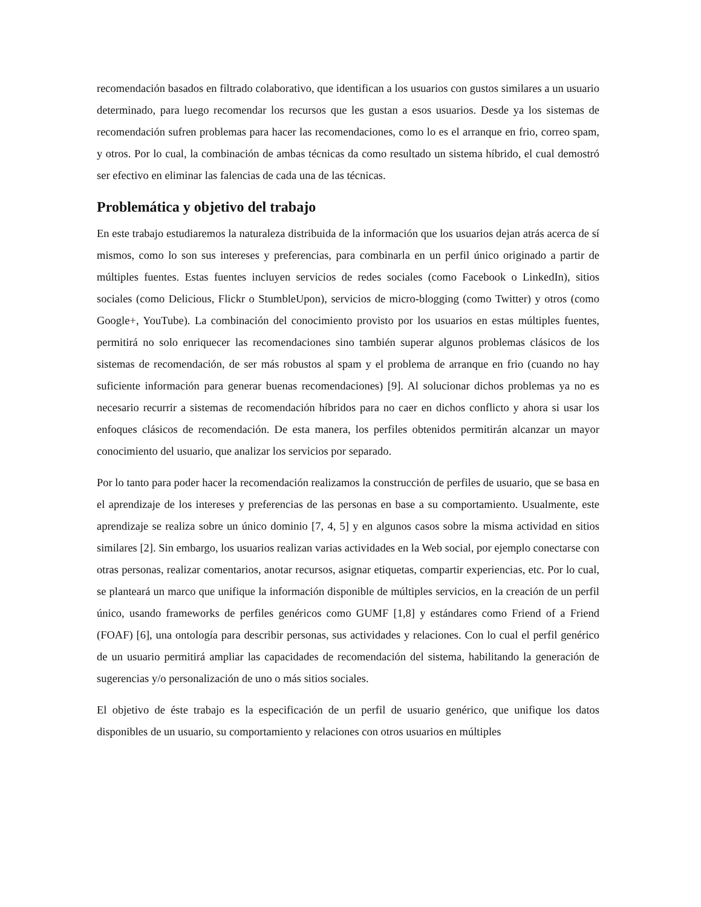recomendación basados en filtrado colaborativo, que identifican a los usuarios con gustos similares a un usuario determinado, para luego recomendar los recursos que les gustan a esos usuarios. Desde ya los sistemas de recomendación sufren problemas para hacer las recomendaciones, como lo es el arranque en frio, correo spam, y otros. Por lo cual, la combinación de ambas técnicas da como resultado un sistema híbrido, el cual demostró ser efectivo en eliminar las falencias de cada una de las técnicas.
Problemática y objetivo del trabajo
En este trabajo estudiaremos la naturaleza distribuida de la información que los usuarios dejan atrás acerca de sí mismos, como lo son sus intereses y preferencias, para combinarla en un perfil único originado a partir de múltiples fuentes. Estas fuentes incluyen servicios de redes sociales (como Facebook o LinkedIn), sitios sociales (como Delicious, Flickr o StumbleUpon), servicios de micro-blogging (como Twitter) y otros (como Google+, YouTube). La combinación del conocimiento provisto por los usuarios en estas múltiples fuentes, permitirá no solo enriquecer las recomendaciones sino también superar algunos problemas clásicos de los sistemas de recomendación, de ser más robustos al spam y el problema de arranque en frio (cuando no hay suficiente información para generar buenas recomendaciones) [9]. Al solucionar dichos problemas ya no es necesario recurrir a sistemas de recomendación híbridos para no caer en dichos conflicto y ahora si usar los enfoques clásicos de recomendación. De esta manera, los perfiles obtenidos permitirán alcanzar un mayor conocimiento del usuario, que analizar los servicios por separado.
Por lo tanto para poder hacer la recomendación realizamos la construcción de perfiles de usuario, que se basa en el aprendizaje de los intereses y preferencias de las personas en base a su comportamiento. Usualmente, este aprendizaje se realiza sobre un único dominio [7, 4, 5] y en algunos casos sobre la misma actividad en sitios similares [2]. Sin embargo, los usuarios realizan varias actividades en la Web social, por ejemplo conectarse con otras personas, realizar comentarios, anotar recursos, asignar etiquetas, compartir experiencias, etc. Por lo cual, se planteará un marco que unifique la información disponible de múltiples servicios, en la creación de un perfil único, usando frameworks de perfiles genéricos como GUMF [1,8] y estándares como Friend of a Friend (FOAF) [6], una ontología para describir personas, sus actividades y relaciones. Con lo cual el perfil genérico de un usuario permitirá ampliar las capacidades de recomendación del sistema, habilitando la generación de sugerencias y/o personalización de uno o más sitios sociales.
El objetivo de éste trabajo es la especificación de un perfil de usuario genérico, que unifique los datos disponibles de un usuario, su comportamiento y relaciones con otros usuarios en múltiples